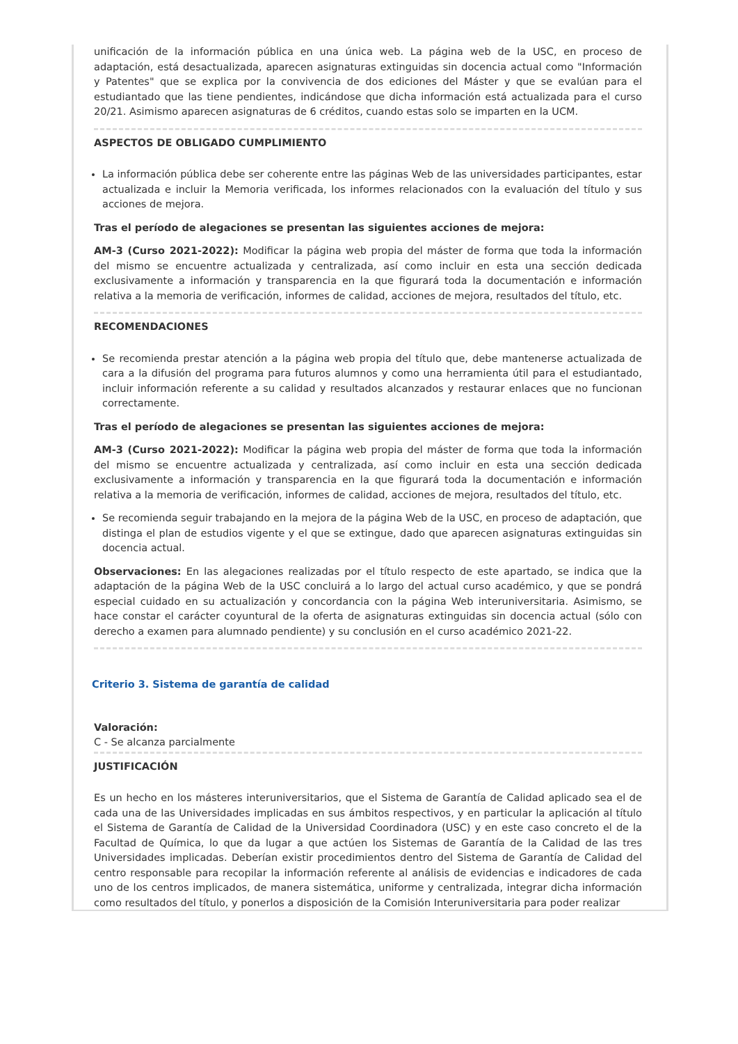unificación de la información pública en una única web. La página web de la USC, en proceso de adaptación, está desactualizada, aparecen asignaturas extinguidas sin docencia actual como "Información y Patentes" que se explica por la convivencia de dos ediciones del Máster y que se evalúan para el estudiantado que las tiene pendientes, indicándose que dicha información está actualizada para el curso 20/21. Asimismo aparecen asignaturas de 6 créditos, cuando estas solo se imparten en la UCM.
ASPECTOS DE OBLIGADO CUMPLIMIENTO
La información pública debe ser coherente entre las páginas Web de las universidades participantes, estar actualizada e incluir la Memoria verificada, los informes relacionados con la evaluación del título y sus acciones de mejora.
Tras el período de alegaciones se presentan las siguientes acciones de mejora:
AM-3 (Curso 2021-2022): Modificar la página web propia del máster de forma que toda la información del mismo se encuentre actualizada y centralizada, así como incluir en esta una sección dedicada exclusivamente a información y transparencia en la que figurará toda la documentación e información relativa a la memoria de verificación, informes de calidad, acciones de mejora, resultados del título, etc.
RECOMENDACIONES
Se recomienda prestar atención a la página web propia del título que, debe mantenerse actualizada de cara a la difusión del programa para futuros alumnos y como una herramienta útil para el estudiantado, incluir información referente a su calidad y resultados alcanzados y restaurar enlaces que no funcionan correctamente.
Tras el período de alegaciones se presentan las siguientes acciones de mejora:
AM-3 (Curso 2021-2022): Modificar la página web propia del máster de forma que toda la información del mismo se encuentre actualizada y centralizada, así como incluir en esta una sección dedicada exclusivamente a información y transparencia en la que figurará toda la documentación e información relativa a la memoria de verificación, informes de calidad, acciones de mejora, resultados del título, etc.
Se recomienda seguir trabajando en la mejora de la página Web de la USC, en proceso de adaptación, que distinga el plan de estudios vigente y el que se extingue, dado que aparecen asignaturas extinguidas sin docencia actual.
Observaciones: En las alegaciones realizadas por el título respecto de este apartado, se indica que la adaptación de la página Web de la USC concluirá a lo largo del actual curso académico, y que se pondrá especial cuidado en su actualización y concordancia con la página Web interuniversitaria. Asimismo, se hace constar el carácter coyuntural de la oferta de asignaturas extinguidas sin docencia actual (sólo con derecho a examen para alumnado pendiente) y su conclusión en el curso académico 2021-22.
Criterio 3. Sistema de garantía de calidad
Valoración:
C - Se alcanza parcialmente
JUSTIFICACIÓN
Es un hecho en los másteres interuniversitarios, que el Sistema de Garantía de Calidad aplicado sea el de cada una de las Universidades implicadas en sus ámbitos respectivos, y en particular la aplicación al título el Sistema de Garantía de Calidad de la Universidad Coordinadora (USC) y en este caso concreto el de la Facultad de Química, lo que da lugar a que actúen los Sistemas de Garantía de la Calidad de las tres Universidades implicadas. Deberían existir procedimientos dentro del Sistema de Garantía de Calidad del centro responsable para recopilar la información referente al análisis de evidencias e indicadores de cada uno de los centros implicados, de manera sistemática, uniforme y centralizada, integrar dicha información como resultados del título, y ponerlos a disposición de la Comisión Interuniversitaria para poder realizar